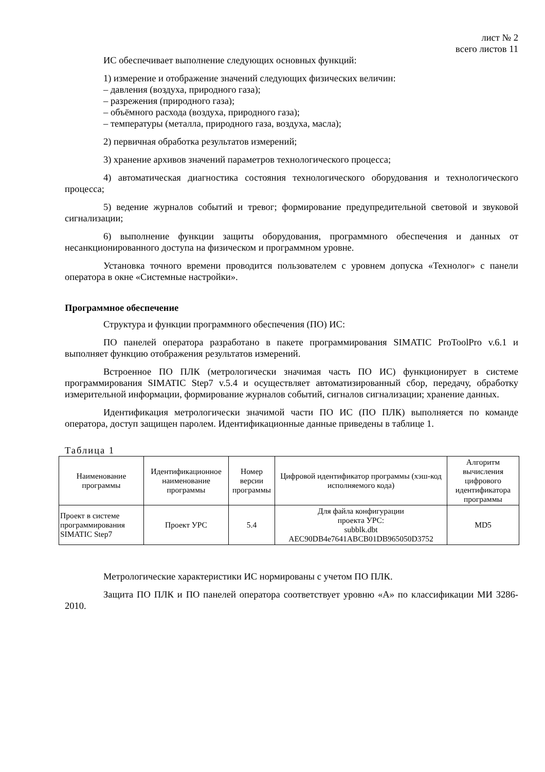лист № 2
всего листов 11
ИС обеспечивает выполнение следующих основных функций:
1) измерение и отображение значений следующих физических величин:
– давления (воздуха, природного газа);
– разрежения (природного газа);
– объёмного расхода (воздуха, природного газа);
– температуры (металла, природного газа, воздуха, масла);
2) первичная обработка результатов измерений;
3) хранение архивов значений параметров технологического процесса;
4) автоматическая диагностика состояния технологического оборудования и технологического процесса;
5) ведение журналов событий и тревог; формирование предупредительной световой и звуковой сигнализации;
6) выполнение функции защиты оборудования, программного обеспечения и данных от несанкционированного доступа на физическом и программном уровне.
Установка точного времени проводится пользователем с уровнем допуска «Технолог» с панели оператора в окне «Системные настройки».
Программное обеспечение
Структура и функции программного обеспечения (ПО) ИС:
ПО панелей оператора разработано в пакете программирования SIMATIC ProToolPro v.6.1 и выполняет функцию отображения результатов измерений.
Встроенное ПО ПЛК (метрологически значимая часть ПО ИС) функционирует в системе программирования SIMATIC Step7 v.5.4 и осуществляет автоматизированный сбор, передачу, обработку измерительной информации, формирование журналов событий, сигналов сигнализации; хранение данных.
Идентификация метрологически значимой части ПО ИС (ПО ПЛК) выполняется по команде оператора, доступ защищен паролем. Идентификационные данные приведены в таблице 1.
Таблица 1
| Наименование программы | Идентификационное наименование программы | Номер версии программы | Цифровой идентификатор программы (хэш-код исполняемого кода) | Алгоритм вычисления цифрового идентификатора программы |
| Проект в системе программирования SIMATIC Step7 | Проект УРС | 5.4 | Для файла конфигурации проекта УРС: subblk.dbt AEC90DB4e7641ABCB01DB965050D3752 | MD5 |
Метрологические характеристики ИС нормированы с учетом ПО ПЛК.
Защита ПО ПЛК и ПО панелей оператора соответствует уровню «А» по классификации МИ 3286-2010.